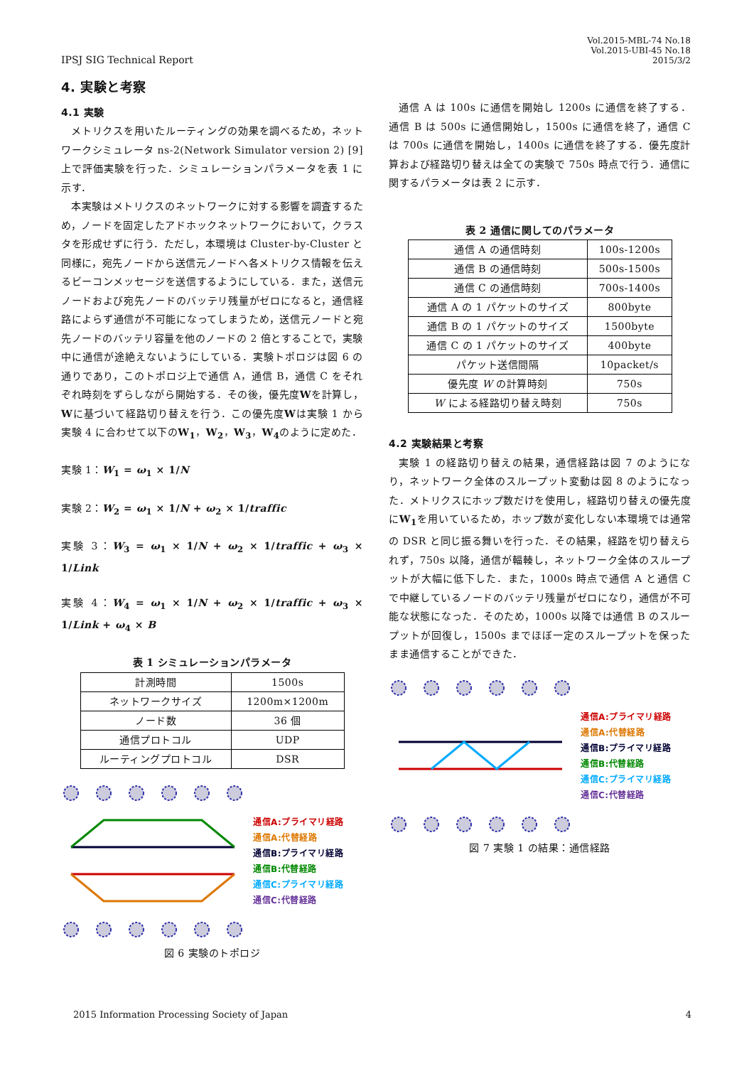IPSJ SIG Technical Report
Vol.2015-MBL-74 No.18
Vol.2015-UBI-45 No.18
2015/3/2
4. 実験と考察
4.1 実験
メトリクスを用いたルーティングの効果を調べるため，ネットワークシミュレータ ns-2(Network Simulator version 2) [9]上で評価実験を行った．シミュレーションパラメータを表 1 に示す．
本実験はメトリクスのネットワークに対する影響を調査するため，ノードを固定したアドホックネットワークにおいて，クラスタを形成せずに行う．ただし，本環境は Cluster-by-Cluster と同様に，宛先ノードから送信元ノードへ各メトリクス情報を伝えるビーコンメッセージを送信するようにしている．また，送信元ノードおよび宛先ノードのバッテリ残量がゼロになると，通信経路によらず通信が不可能になってしまうため，送信元ノードと宛先ノードのバッテリ容量を他のノードの 2 倍とすることで，実験中に通信が途絶えないようにしている．実験トポロジは図 6 の通りであり，このトポロジ上で通信 A，通信 B，通信 C をそれぞれ時刻をずらしながら開始する．その後，優先度Wを計算し，Wに基づいて経路切り替えを行う．この優先度Wは実験 1 から実験 4 に合わせて以下のW<sub>1</sub>，W<sub>2</sub>，W<sub>3</sub>，W<sub>4</sub>のように定めた．
実験 1：W<sub>1</sub> = ω<sub>1</sub> × 1/N
実験 2：W<sub>2</sub> = ω<sub>1</sub> × 1/N + ω<sub>2</sub> × 1/traffic
実験 3：W<sub>3</sub> = ω<sub>1</sub> × 1/N + ω<sub>2</sub> × 1/traffic + ω<sub>3</sub> × 1/Link
実験 4：W<sub>4</sub> = ω<sub>1</sub> × 1/N + ω<sub>2</sub> × 1/traffic + ω<sub>3</sub> × 1/Link + ω<sub>4</sub> × B
表 1 シミュレーションパラメータ
| 計測時間 | 1500s |
| ネットワークサイズ | 1200m×1200m |
| ノード数 | 36 個 |
| 通信プロトコル | UDP |
| ルーティングプロトコル | DSR |
通信A:プライマリ経路
通信A:代替経路
通信B:プライマリ経路
通信B:代替経路
通信C:プライマリ経路
通信C:代替経路
図 6 実験のトポロジ
通信 A は 100s に通信を開始し 1200s に通信を終了する．通信 B は 500s に通信開始し，1500s に通信を終了，通信 C は 700s に通信を開始し，1400s に通信を終了する．優先度計算および経路切り替えは全ての実験で 750s 時点で行う．通信に関するパラメータは表 2 に示す．
表 2 通信に関してのパラメータ
| 通信 A の通信時刻 | 100s-1200s |
| 通信 B の通信時刻 | 500s-1500s |
| 通信 C の通信時刻 | 700s-1400s |
| 通信 A の 1 パケットのサイズ | 800byte |
| 通信 B の 1 パケットのサイズ | 1500byte |
| 通信 C の 1 パケットのサイズ | 400byte |
| パケット送信間隔 | 10packet/s |
| 優先度 W の計算時刻 | 750s |
| W による経路切り替え時刻 | 750s |
4.2 実験結果と考察
実験 1 の経路切り替えの結果，通信経路は図 7 のようになり，ネットワーク全体のスループット変動は図 8 のようになった．メトリクスにホップ数だけを使用し，経路切り替えの優先度にW<sub>1</sub>を用いているため，ホップ数が変化しない本環境では通常の DSR と同じ振る舞いを行った．その結果，経路を切り替えられず，750s 以降，通信が輻輳し，ネットワーク全体のスループットが大幅に低下した．また，1000s 時点で通信 A と通信 C で中継しているノードのバッテリ残量がゼロになり，通信が不可能な状態になった．そのため，1000s 以降では通信 B のスループットが回復し，1500s までほぼ一定のスループットを保ったまま通信することができた．
通信A:プライマリ経路
通信A:代替経路
通信B:プライマリ経路
通信B:代替経路
通信C:プライマリ経路
通信C:代替経路
図 7 実験 1 の結果：通信経路
2015 Information Processing Society of Japan
4